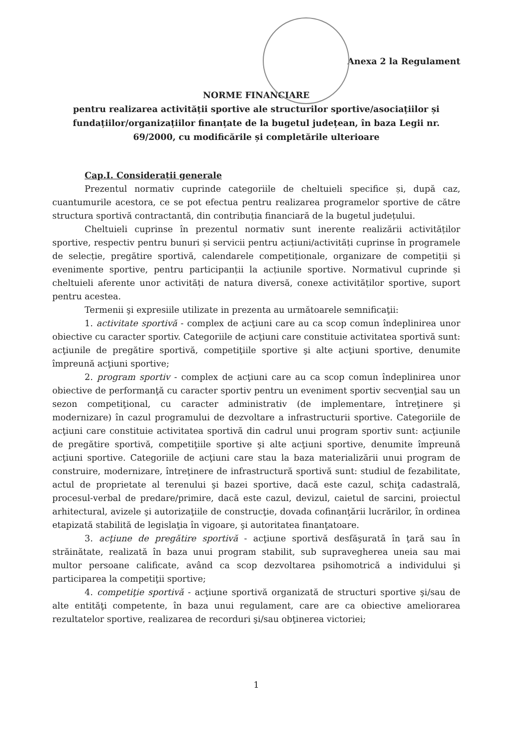Anexa 2 la Regulament
NORME FINANCIARE
pentru realizarea activității sportive ale structurilor sportive/asociațiilor și fundațiilor/organizațiilor finanțate de la bugetul județean, în baza Legii nr. 69/2000, cu modificările și completările ulterioare
Cap.I. Considerații generale
Prezentul normativ cuprinde categoriile de cheltuieli specifice și, după caz, cuantumurile acestora, ce se pot efectua pentru realizarea programelor sportive de către structura sportivă contractantă, din contribuția financiară de la bugetul județului.
Cheltuieli cuprinse în prezentul normativ sunt inerente realizării activităților sportive, respectiv pentru bunuri și servicii pentru acțiuni/activități cuprinse în programele de selecție, pregătire sportivă, calendarele competiționale, organizare de competiții și evenimente sportive, pentru participanții la acțiunile sportive. Normativul cuprinde și cheltuieli aferente unor activități de natura diversă, conexe activităților sportive, suport pentru acestea.
Termenii şi expresiile utilizate in prezenta au următoarele semnificaţii:
1. activitate sportivă - complex de acţiuni care au ca scop comun îndeplinirea unor obiective cu caracter sportiv. Categoriile de acţiuni care constituie activitatea sportivă sunt: acţiunile de pregătire sportivă, competiţiile sportive şi alte acţiuni sportive, denumite împreună acţiuni sportive;
2. program sportiv - complex de acţiuni care au ca scop comun îndeplinirea unor obiective de performanţă cu caracter sportiv pentru un eveniment sportiv secvenţial sau un sezon competiţional, cu caracter administrativ (de implementare, întreţinere şi modernizare) în cazul programului de dezvoltare a infrastructurii sportive. Categoriile de acţiuni care constituie activitatea sportivă din cadrul unui program sportiv sunt: acţiunile de pregătire sportivă, competiţiile sportive şi alte acţiuni sportive, denumite împreună acţiuni sportive. Categoriile de acţiuni care stau la baza materializării unui program de construire, modernizare, întreţinere de infrastructură sportivă sunt: studiul de fezabilitate, actul de proprietate al terenului şi bazei sportive, dacă este cazul, schiţa cadastrală, procesul-verbal de predare/primire, dacă este cazul, devizul, caietul de sarcini, proiectul arhitectural, avizele şi autorizaţiile de construcţie, dovada cofinanţării lucrărilor, în ordinea etapizată stabilită de legislaţia în vigoare, şi autoritatea finanţatoare.
3. acţiune de pregătire sportivă - acţiune sportivă desfăşurată în ţară sau în străinătate, realizată în baza unui program stabilit, sub supravegherea uneia sau mai multor persoane calificate, având ca scop dezvoltarea psihomotrică a individului şi participarea la competiţii sportive;
4. competiţie sportivă - acţiune sportivă organizată de structuri sportive şi/sau de alte entităţi competente, în baza unui regulament, care are ca obiective ameliorarea rezultatelor sportive, realizarea de recorduri şi/sau obţinerea victoriei;
1